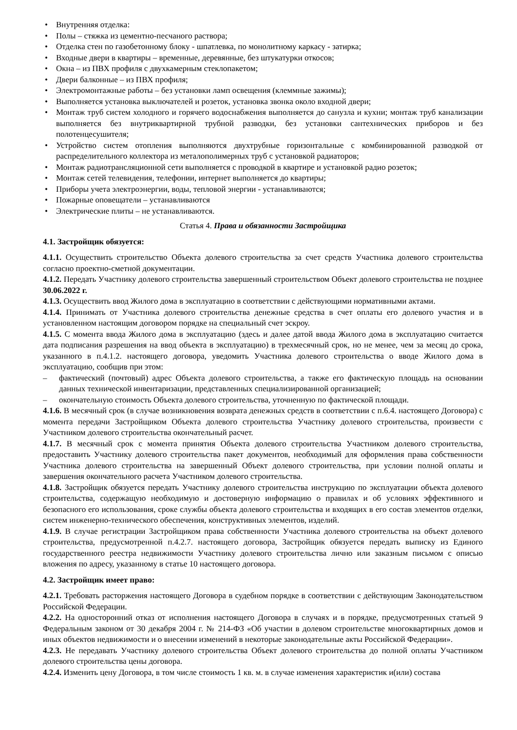• Внутренняя отделка:
• Полы – стяжка из цементно-песчаного раствора;
• Отделка стен по газобетонному блоку - шпатлевка, по монолитному каркасу - затирка;
• Входные двери в квартиры – временные, деревянные, без штукатурки откосов;
• Окна – из ПВХ профиля с двухкамерным стеклопакетом;
• Двери балконные – из ПВХ профиля;
• Электромонтажные работы – без установки ламп освещения (клеммные зажимы);
• Выполняется установка выключателей и розеток, установка звонка около входной двери;
• Монтаж труб систем холодного и горячего водоснабжения выполняется до санузла и кухни; монтаж труб канализации выполняется без внутриквартирной трубной разводки, без установки сантехнических приборов и без полотенцесушителя;
• Устройство систем отопления выполняются двухтрубные горизонтальные с комбинированной разводкой от распределительного коллектора из металополимерных труб с установкой радиаторов;
• Монтаж радиотрансляционной сети выполняется с проводкой в квартире и установкой радио розеток;
• Монтаж сетей телевидения, телефонии, интернет выполняется до квартиры;
• Приборы учета электроэнергии, воды, тепловой энергии - устанавливаются;
• Пожарные оповещатели – устанавливаются
• Электрические плиты – не устанавливаются.
Статья 4. Права и обязанности Застройщика
4.1. Застройщик обязуется:
4.1.1. Осуществить строительство Объекта долевого строительства за счет средств Участника долевого строительства согласно проектно-сметной документации.
4.1.2. Передать Участнику долевого строительства завершенный строительством Объект долевого строительства не позднее 30.06.2022 г.
4.1.3. Осуществить ввод Жилого дома в эксплуатацию в соответствии с действующими нормативными актами.
4.1.4. Принимать от Участника долевого строительства денежные средства в счет оплаты его долевого участия и в установленном настоящим договором порядке на специальный счет эскроу.
4.1.5. С момента ввода Жилого дома в эксплуатацию (здесь и далее датой ввода Жилого дома в эксплуатацию считается дата подписания разрешения на ввод объекта в эксплуатацию) в трехмесячный срок, но не менее, чем за месяц до срока, указанного в п.4.1.2. настоящего договора, уведомить Участника долевого строительства о вводе Жилого дома в эксплуатацию, сообщив при этом:
– фактический (почтовый) адрес Объекта долевого строительства, а также его фактическую площадь на основании данных технической инвентаризации, представленных специализированной организацией;
– окончательную стоимость Объекта долевого строительства, уточненную по фактической площади.
4.1.6. В месячный срок (в случае возникновения возврата денежных средств в соответствии с п.6.4. настоящего Договора) с момента передачи Застройщиком Объекта долевого строительства Участнику долевого строительства, произвести с Участником долевого строительства окончательный расчет.
4.1.7. В месячный срок с момента принятия Объекта долевого строительства Участником долевого строительства, предоставить Участнику долевого строительства пакет документов, необходимый для оформления права собственности Участника долевого строительства на завершенный Объект долевого строительства, при условии полной оплаты и завершения окончательного расчета Участником долевого строительства.
4.1.8. Застройщик обязуется передать Участнику долевого строительства инструкцию по эксплуатации объекта долевого строительства, содержащую необходимую и достоверную информацию о правилах и об условиях эффективного и безопасного его использования, сроке службы объекта долевого строительства и входящих в его состав элементов отделки, систем инженерно-технического обеспечения, конструктивных элементов, изделий.
4.1.9. В случае регистрации Застройщиком права собственности Участника долевого строительства на объект долевого строительства, предусмотренной п.4.2.7. настоящего договора, Застройщик обязуется передать выписку из Единого государственного реестра недвижимости Участнику долевого строительства лично или заказным письмом с описью вложения по адресу, указанному в статье 10 настоящего договора.
4.2. Застройщик имеет право:
4.2.1. Требовать расторжения настоящего Договора в судебном порядке в соответствии с действующим Законодательством Российской Федерации.
4.2.2. На односторонний отказ от исполнения настоящего Договора в случаях и в порядке, предусмотренных статьей 9 Федеральным законом от 30 декабря 2004 г. № 214-ФЗ «Об участии в долевом строительстве многоквартирных домов и иных объектов недвижимости и о внесении изменений в некоторые законодательные акты Российской Федерации».
4.2.3. Не передавать Участнику долевого строительства Объект долевого строительства до полной оплаты Участником долевого строительства цены договора.
4.2.4. Изменить цену Договора, в том числе стоимость 1 кв. м. в случае изменения характеристик и(или) состава